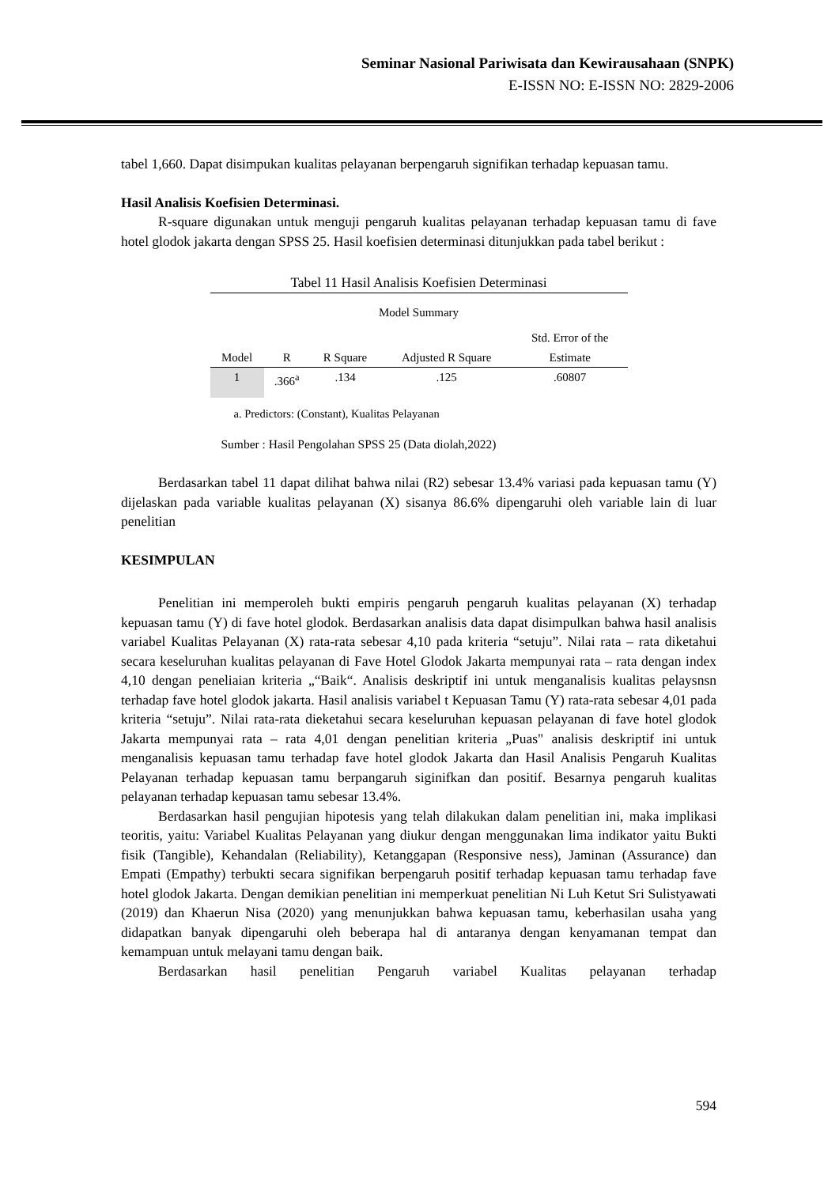Seminar Nasional Pariwisata dan Kewirausahaan (SNPK)
E-ISSN NO: E-ISSN NO: 2829-2006
tabel 1,660. Dapat disimpukan kualitas pelayanan berpengaruh signifikan terhadap kepuasan tamu.
Hasil Analisis Koefisien Determinasi.
R-square digunakan untuk menguji pengaruh kualitas pelayanan terhadap kepuasan tamu di fave hotel glodok jakarta dengan SPSS 25. Hasil koefisien determinasi ditunjukkan pada tabel berikut :
Tabel 11 Hasil Analisis Koefisien Determinasi
Model Summary
| Model | R | R Square | Adjusted R Square | Std. Error of the Estimate |
| --- | --- | --- | --- | --- |
| 1 | .366<sup>a</sup> | .134 | .125 | .60807 |
a. Predictors: (Constant), Kualitas Pelayanan
Sumber : Hasil Pengolahan SPSS 25 (Data diolah,2022)
Berdasarkan tabel 11 dapat dilihat bahwa nilai (R2) sebesar 13.4% variasi pada kepuasan tamu (Y) dijelaskan pada variable kualitas pelayanan (X) sisanya 86.6% dipengaruhi oleh variable lain di luar penelitian
KESIMPULAN
Penelitian ini memperoleh bukti empiris pengaruh pengaruh kualitas pelayanan (X) terhadap kepuasan tamu (Y) di fave hotel glodok. Berdasarkan analisis data dapat disimpulkan bahwa hasil analisis variabel Kualitas Pelayanan (X) rata-rata sebesar 4,10 pada kriteria “setuju”. Nilai rata – rata diketahui secara keseluruhan kualitas pelayanan di Fave Hotel Glodok Jakarta mempunyai rata – rata dengan index 4,10 dengan peneliaian kriteria „“Baik“. Analisis deskriptif ini untuk menganalisis kualitas pelaysnsn terhadap fave hotel glodok jakarta. Hasil analisis variabel t Kepuasan Tamu (Y) rata-rata sebesar 4,01 pada kriteria “setuju”. Nilai rata-rata dieketahui secara keseluruhan kepuasan pelayanan di fave hotel glodok Jakarta mempunyai rata – rata 4,01 dengan penelitian kriteria „Puas" analisis deskriptif ini untuk menganalisis kepuasan tamu terhadap fave hotel glodok Jakarta dan Hasil Analisis Pengaruh Kualitas Pelayanan terhadap kepuasan tamu berpangaruh siginifkan dan positif. Besarnya pengaruh kualitas pelayanan terhadap kepuasan tamu sebesar 13.4%.
Berdasarkan hasil pengujian hipotesis yang telah dilakukan dalam penelitian ini, maka implikasi teoritis, yaitu: Variabel Kualitas Pelayanan yang diukur dengan menggunakan lima indikator yaitu Bukti fisik (Tangible), Kehandalan (Reliability), Ketanggapan (Responsive ness), Jaminan (Assurance) dan Empati (Empathy) terbukti secara signifikan berpengaruh positif terhadap kepuasan tamu terhadap fave hotel glodok Jakarta. Dengan demikian penelitian ini memperkuat penelitian Ni Luh Ketut Sri Sulistyawati (2019) dan Khaerun Nisa (2020) yang menunjukkan bahwa kepuasan tamu, keberhasilan usaha yang didapatkan banyak dipengaruhi oleh beberapa hal di antaranya dengan kenyamanan tempat dan kemampuan untuk melayani tamu dengan baik.
Berdasarkan hasil penelitian Pengaruh variabel Kualitas pelayanan terhadap
594